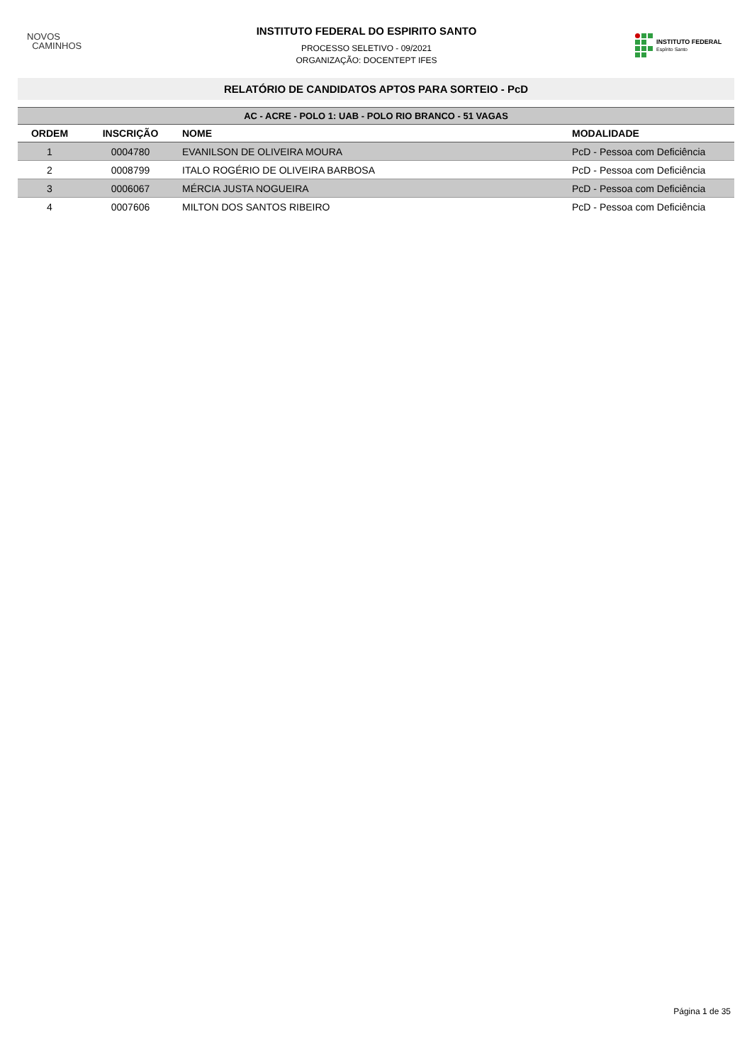NOVOS
CAMINHOS
INSTITUTO FEDERAL DO ESPIRITO SANTO
PROCESSO SELETIVO - 09/2021
ORGANIZAÇÃO: DOCENTEPT IFES
INSTITUTO FEDERAL
Espírito Santo
RELATÓRIO DE CANDIDATOS APTOS PARA SORTEIO - PcD
| AC - ACRE - POLO 1: UAB - POLO RIO BRANCO - 51 VAGAS | | | |
| --- | --- | --- | --- |
| ORDEM | INSCRIÇÃO | NOME | MODALIDADE |
| 1 | 0004780 | EVANILSON DE OLIVEIRA MOURA | PcD - Pessoa com Deficiência |
| 2 | 0008799 | ITALO ROGÉRIO DE OLIVEIRA BARBOSA | PcD - Pessoa com Deficiência |
| 3 | 0006067 | MÉRCIA JUSTA NOGUEIRA | PcD - Pessoa com Deficiência |
| 4 | 0007606 | MILTON DOS SANTOS RIBEIRO | PcD - Pessoa com Deficiência |
Página 1 de 35